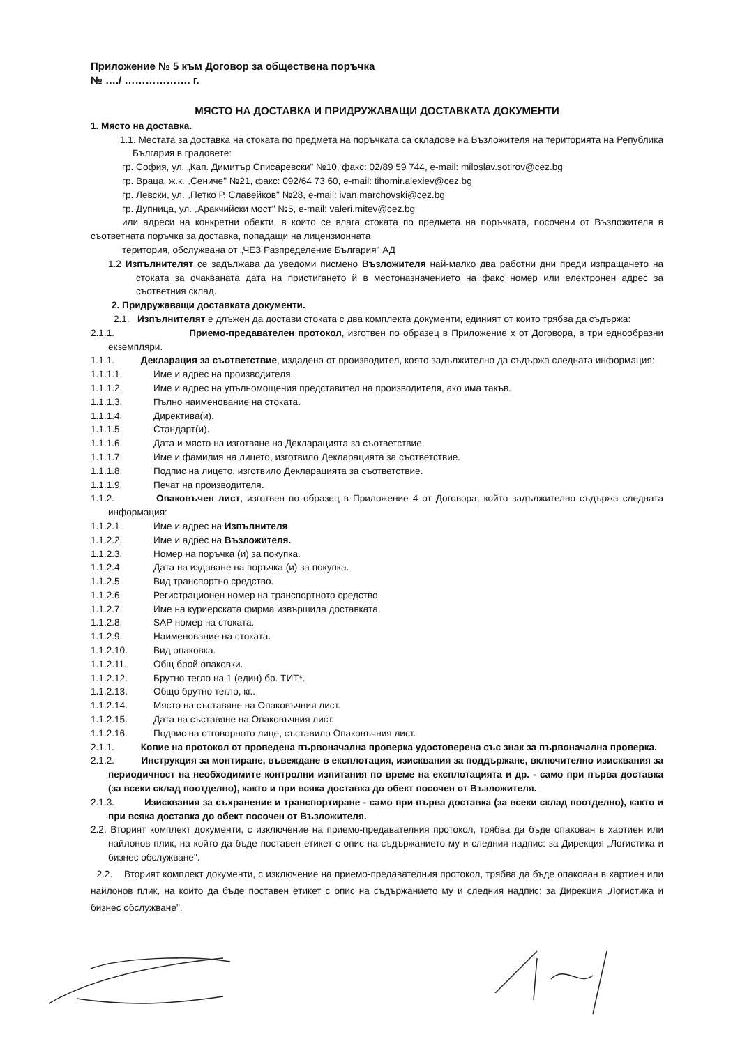Приложение № 5 към Договор за обществена поръчка
№ …./ ………………. г.
МЯСТО НА ДОСТАВКА И ПРИДРУЖАВАЩИ ДОСТАВКАТА ДОКУМЕНТИ
1. Място на доставка.
1.1. Местата за доставка на стоката по предмета на поръчката са складове на Възложителя на територията на Република България в градовете:
гр. София, ул. „Кап. Димитър Списаревски" №10, факс: 02/89 59 744, e-mail: miloslav.sotirov@cez.bg
гр. Враца, ж.к. „Сениче" №21, факс: 092/64 73 60, e-mail: tihomir.alexiev@cez.bg
гр. Левски, ул. „Петко Р. Славейков" №28, e-mail: ivan.marchovski@cez.bg
гр. Дупница, ул. „Аракчийски мост" №5, e-mail: valeri.mitev@cez.bg
или адреси на конкретни обекти, в които се влага стоката по предмета на поръчката, посочени от Възложителя в съответната поръчка за доставка, попадащи на лицензионната
територия, обслужвана от „ЧЕЗ Разпределение България" АД
1.2 Изпълнителят се задължава да уведоми писмено Възложителя най-малко два работни дни преди изпращането на стоката за очакваната дата на пристигането й в местоназначението на факс номер или електронен адрес за съответния склад.
2. Придружаващи доставката документи.
2.1. Изпълнителят е длъжен да достави стоката с два комплекта документи, единият от които трябва да съдържа:
2.1.1. Приемо-предавателен протокол, изготвен по образец в Приложение х от Договора, в три еднообразни екземпляри.
1.1.1. Декларация за съответствие, издадена от производител, която задължително да съдържа следната информация:
1.1.1.1. Име и адрес на производителя.
1.1.1.2. Име и адрес на упълномощения представител на производителя, ако има такъв.
1.1.1.3. Пълно наименование на стоката.
1.1.1.4. Директива(и).
1.1.1.5. Стандарт(и).
1.1.1.6. Дата и място на изготвяне на Декларацията за съответствие.
1.1.1.7. Име и фамилия на лицето, изготвило Декларацията за съответствие.
1.1.1.8. Подпис на лицето, изготвило Декларацията за съответствие.
1.1.1.9. Печат на производителя.
1.1.2. Опаковъчен лист, изготвен по образец в Приложение 4 от Договора, който задължително съдържа следната информация:
1.1.2.1. Име и адрес на Изпълнителя.
1.1.2.2. Име и адрес на Възложителя.
1.1.2.3. Номер на поръчка (и) за покупка.
1.1.2.4. Дата на издаване на поръчка (и) за покупка.
1.1.2.5. Вид транспортно средство.
1.1.2.6. Регистрационен номер на транспортното средство.
1.1.2.7. Име на куриерската фирма извършила доставката.
1.1.2.8. SAP номер на стоката.
1.1.2.9. Наименование на стоката.
1.1.2.10. Вид опаковка.
1.1.2.11. Общ брой опаковки.
1.1.2.12. Брутно тегло на 1 (един) бр. ТИТ*.
1.1.2.13. Общо брутно тегло, кг..
1.1.2.14. Място на съставяне на Опаковъчния лист.
1.1.2.15. Дата на съставяне на Опаковъчния лист.
1.1.2.16. Подпис на отговорното лице, съставило Опаковъчния лист.
2.1.1. Копие на протокол от проведена първоначална проверка удостоверена със знак за първоначална проверка.
2.1.2. Инструкция за монтиране, въвеждане в експлотация, изисквания за поддържане, включително изисквания за периодичност на необходимите контролни изпитания по време на експлотацията и др. - само при първа доставка (за всеки склад поотделно), както и при всяка доставка до обект посочен от Възложителя.
2.1.3. Изисквания за съхранение и транспортиране - само при първа доставка (за всеки склад поотделно), както и при всяка доставка до обект посочен от Възложителя.
2.2. Вторият комплект документи, с изключение на приемо-предавателния протокол, трябва да бъде опакован в хартиен или найлонов плик, на който да бъде поставен етикет с опис на съдържанието му и следния надпис: за Дирекция „Логистика и бизнес обслужване".
2.2. Вторият комплект документи, с изключение на приемо-предавателния протокол, трябва да бъде опакован в хартиен или найлонов плик, на който да бъде поставен етикет с опис на съдържанието му и следния надпис: за Дирекция „Логистика и бизнес обслужване".